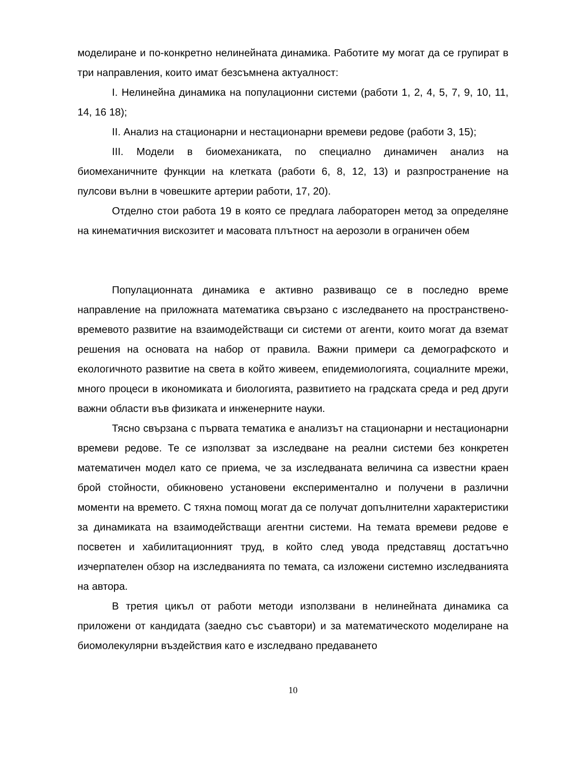моделиране и по-конкретно нелинейната динамика. Работите му могат да се групират в три направления, които имат безсъмнена актуалност:
I. Нелинейна динамика на популационни системи (работи 1, 2, 4, 5, 7, 9, 10, 11, 14, 16 18);
II. Анализ на стационарни и нестационарни времеви редове (работи 3, 15);
III. Модели в биомеханиката, по специално динамичен анализ на биомеханичните функции на клетката (работи 6, 8, 12, 13) и разпространение на пулсови вълни в човешките артерии работи, 17, 20).
Отделно стои работа 19 в която се предлага лабораторен метод за определяне на кинематичния вискозитет и масовата плътност на аерозоли в ограничен обем
Популационната динамика е активно развиващо се в последно време направление на приложната математика свързано с изследването на пространствено-времевото развитие на взаимодействащи си системи от агенти, които могат да вземат решения на основата на набор от правила. Важни примери са демографското и екологичното развитие на света в който живеем, епидемиологията, социалните мрежи, много процеси в икономиката и биологията, развитието на градската среда и ред други важни области във физиката и инженерните науки.
Тясно свързана с първата тематика е анализът на стационарни и нестационарни времеви редове. Те се използват за изследване на реални системи без конкретен математичен модел като се приема, че за изследваната величина са известни краен брой стойности, обикновено установени експериментално и получени в различни моменти на времето. С тяхна помощ могат да се получат допълнителни характеристики за динамиката на взаимодействащи агентни системи. На темата времеви редове е посветен и хабилитационният труд, в който след увода представящ достатъчно изчерпателен обзор на изследванията по темата, са изложени системно изследванията на автора.
В третия цикъл от работи методи използвани в нелинейната динамика са приложени от кандидата (заедно със съавтори) и за математическото моделиране на биомолекулярни въздействия като е изследвано предаването
10